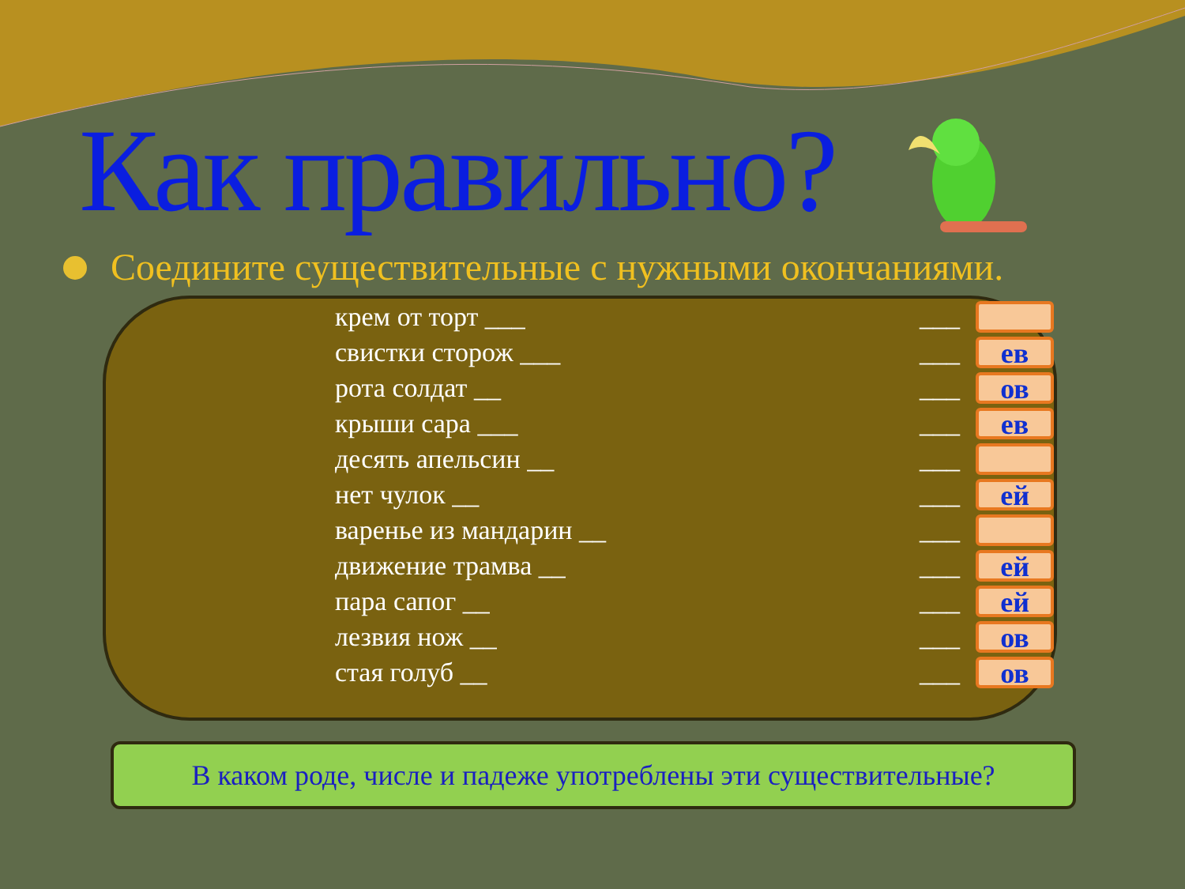Как правильно?
Соедините существительные с нужными окончаниями.
крем от торт ___ ___
свистки сторож ___ ___
ев
рота солдат __ ___
ов
крыши сара ___ ___
ев
десять апельсин __ ___
нет чулок __ ___
ей
варенье из мандарин __ ___
движение трамва __ ___
ей
пара сапог __ ___
ей
лезвия нож __ ___
ов
стая голуб __ ___
ов
В каком роде, числе и падеже употреблены эти существительные?